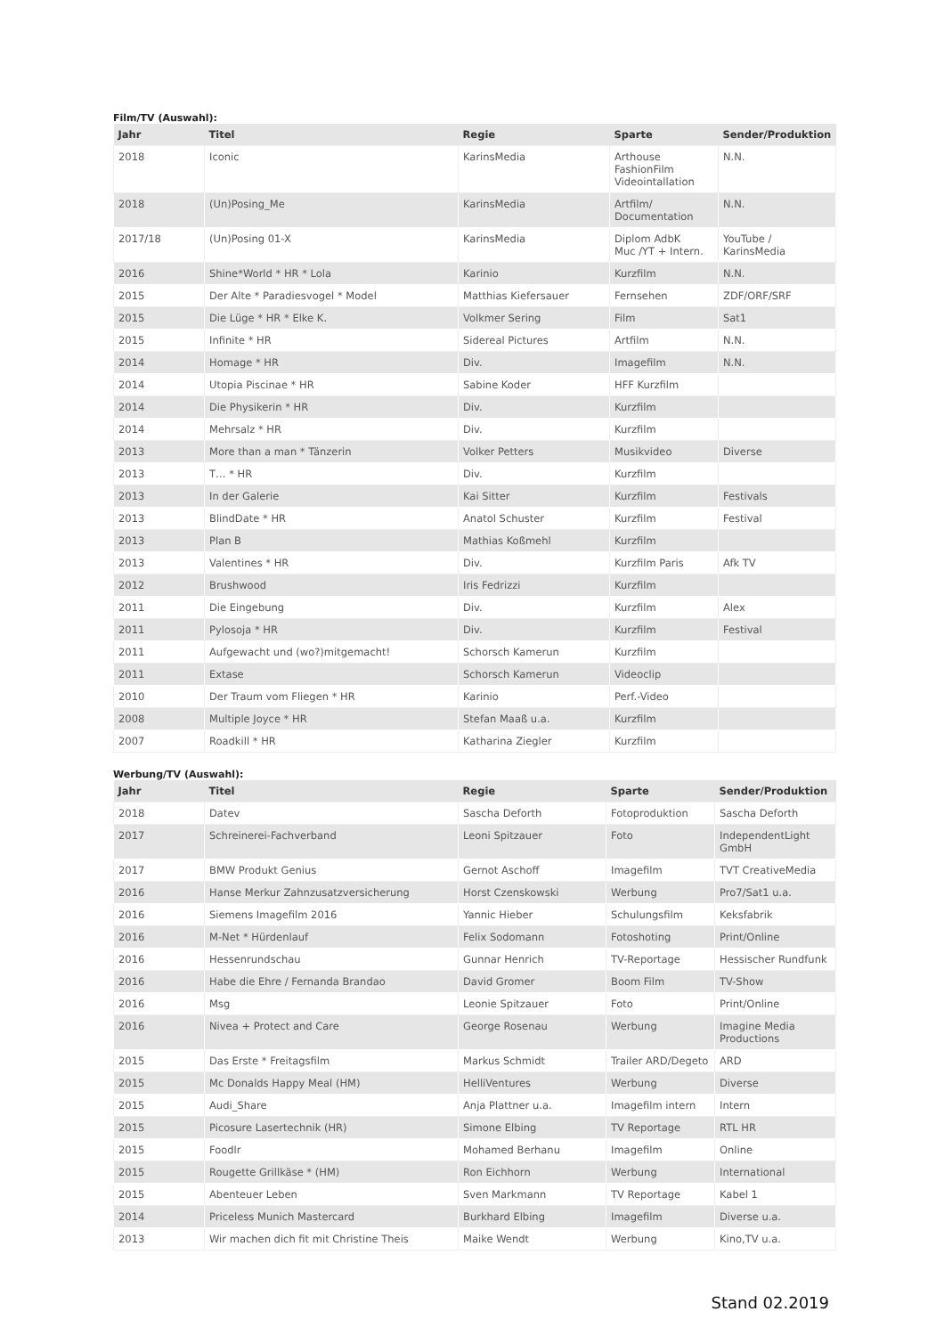Film/TV (Auswahl):
| Jahr | Titel | Regie | Sparte | Sender/Produktion |
| --- | --- | --- | --- | --- |
| 2018 | Iconic | KarinsMedia | Arthouse FashionFilm Videointallation | N.N. |
| 2018 | (Un)Posing_Me | KarinsMedia | Artfilm/ Documentation | N.N. |
| 2017/18 | (Un)Posing 01-X | KarinsMedia | Diplom AdbK Muc /YT + Intern. | YouTube / KarinsMedia |
| 2016 | Shine*World * HR * Lola | Karinio | Kurzfilm | N.N. |
| 2015 | Der Alte * Paradiesvogel * Model | Matthias Kiefersauer | Fernsehen | ZDF/ORF/SRF |
| 2015 | Die Lüge * HR * Elke K. | Volkmer Sering | Film | Sat1 |
| 2015 | Infinite * HR | Sidereal Pictures | Artfilm | N.N. |
| 2014 | Homage * HR | Div. | Imagefilm | N.N. |
| 2014 | Utopia Piscinae * HR | Sabine Koder | HFF Kurzfilm | |
| 2014 | Die Physikerin * HR | Div. | Kurzfilm | |
| 2014 | Mehrsalz * HR | Div. | Kurzfilm | |
| 2013 | More than a man * Tänzerin | Volker Petters | Musikvideo | Diverse |
| 2013 | T… * HR | Div. | Kurzfilm | |
| 2013 | In der Galerie | Kai Sitter | Kurzfilm | Festivals |
| 2013 | BlindDate * HR | Anatol Schuster | Kurzfilm | Festival |
| 2013 | Plan B | Mathias Koßmehl | Kurzfilm | |
| 2013 | Valentines * HR | Div. | Kurzfilm Paris | Afk TV |
| 2012 | Brushwood | Iris Fedrizzi | Kurzfilm | |
| 2011 | Die Eingebung | Div. | Kurzfilm | Alex |
| 2011 | Pylosoja * HR | Div. | Kurzfilm | Festival |
| 2011 | Aufgewacht und (wo?)mitgemacht! | Schorsch Kamerun | Kurzfilm | |
| 2011 | Extase | Schorsch Kamerun | Videoclip | |
| 2010 | Der Traum vom Fliegen * HR | Karinio | Perf.-Video | |
| 2008 | Multiple Joyce * HR | Stefan Maaß u.a. | Kurzfilm | |
| 2007 | Roadkill * HR | Katharina Ziegler | Kurzfilm | |
Werbung/TV (Auswahl):
| Jahr | Titel | Regie | Sparte | Sender/Produktion |
| --- | --- | --- | --- | --- |
| 2018 | Datev | Sascha Deforth | Fotoproduktion | Sascha Deforth |
| 2017 | Schreinerei-Fachverband | Leoni Spitzauer | Foto | IndependentLight GmbH |
| 2017 | BMW Produkt Genius | Gernot Aschoff | Imagefilm | TVT CreativeMedia |
| 2016 | Hanse Merkur Zahnzusatzversicherung | Horst Czenskowski | Werbung | Pro7/Sat1 u.a. |
| 2016 | Siemens Imagefilm 2016 | Yannic Hieber | Schulungsfilm | Keksfabrik |
| 2016 | M-Net * Hürdenlauf | Felix Sodomann | Fotoshoting | Print/Online |
| 2016 | Hessenrundschau | Gunnar Henrich | TV-Reportage | Hessischer Rundfunk |
| 2016 | Habe die Ehre / Fernanda Brandao | David Gromer | Boom Film | TV-Show |
| 2016 | Msg | Leonie Spitzauer | Foto | Print/Online |
| 2016 | Nivea + Protect and Care | George Rosenau | Werbung | Imagine Media Productions |
| 2015 | Das Erste * Freitagsfilm | Markus Schmidt | Trailer ARD/Degeto | ARD |
| 2015 | Mc Donalds Happy Meal (HM) | HelliVentures | Werbung | Diverse |
| 2015 | Audi_Share | Anja Plattner u.a. | Imagefilm intern | Intern |
| 2015 | Picosure Lasertechnik (HR) | Simone Elbing | TV Reportage | RTL HR |
| 2015 | Foodlr | Mohamed Berhanu | Imagefilm | Online |
| 2015 | Rougette Grillkäse * (HM) | Ron Eichhorn | Werbung | International |
| 2015 | Abenteuer Leben | Sven Markmann | TV Reportage | Kabel 1 |
| 2014 | Priceless Munich Mastercard | Burkhard Elbing | Imagefilm | Diverse u.a. |
| 2013 | Wir machen dich fit mit Christine Theis | Maike Wendt | Werbung | Kino,TV u.a. |
Stand 02.2019